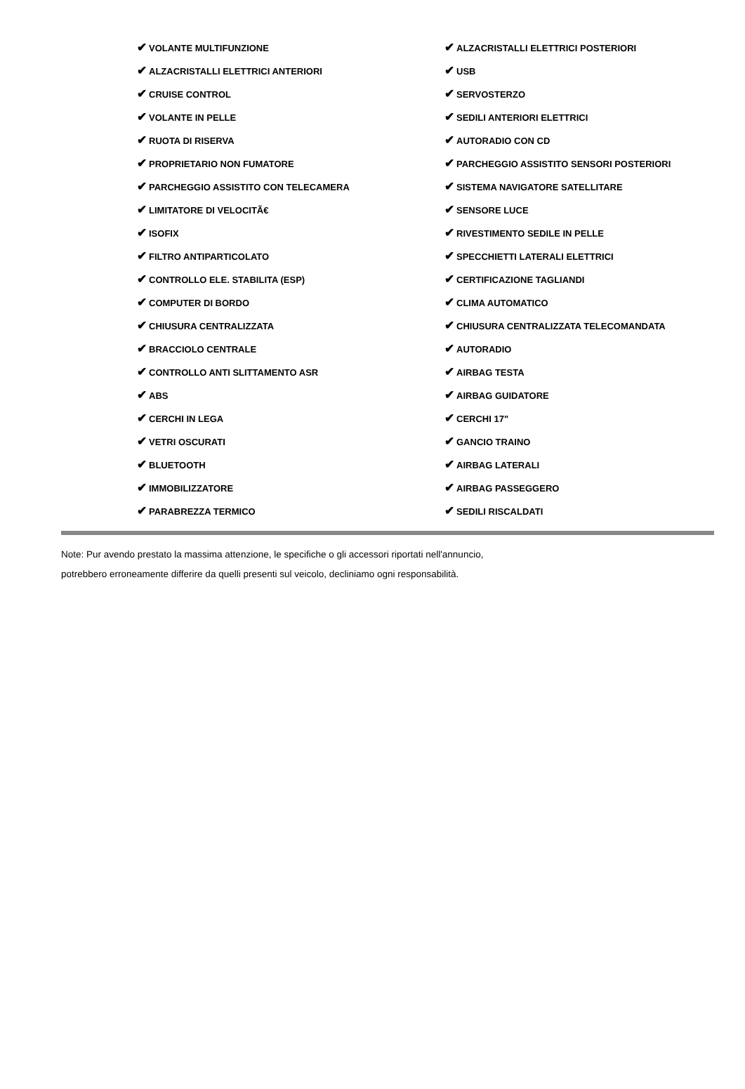| ✔ VOLANTE MULTIFUNZIONE | ✔ ALZACRISTALLI ELETTRICI POSTERIORI |
| ✔ ALZACRISTALLI ELETTRICI ANTERIORI | ✔ USB |
| ✔ CRUISE CONTROL | ✔ SERVOSTERZO |
| ✔ VOLANTE IN PELLE | ✔ SEDILI ANTERIORI ELETTRICI |
| ✔ RUOTA DI RISERVA | ✔ AUTORADIO CON CD |
| ✔ PROPRIETARIO NON FUMATORE | ✔ PARCHEGGIO ASSISTITO SENSORI POSTERIORI |
| ✔ PARCHEGGIO ASSISTITO CON TELECAMERA | ✔ SISTEMA NAVIGATORE SATELLITARE |
| ✔ LIMITATORE DI VELOCITÃ€ | ✔ SENSORE LUCE |
| ✔ ISOFIX | ✔ RIVESTIMENTO SEDILE IN PELLE |
| ✔ FILTRO ANTIPARTICOLATO | ✔ SPECCHIETTI LATERALI ELETTRICI |
| ✔ CONTROLLO ELE. STABILITA (ESP) | ✔ CERTIFICAZIONE TAGLIANDI |
| ✔ COMPUTER DI BORDO | ✔ CLIMA AUTOMATICO |
| ✔ CHIUSURA CENTRALIZZATA | ✔ CHIUSURA CENTRALIZZATA TELECOMANDATA |
| ✔ BRACCIOLO CENTRALE | ✔ AUTORADIO |
| ✔ CONTROLLO ANTI SLITTAMENTO ASR | ✔ AIRBAG TESTA |
| ✔ ABS | ✔ AIRBAG GUIDATORE |
| ✔ CERCHI IN LEGA | ✔ CERCHI 17" |
| ✔ VETRI OSCURATI | ✔ GANCIO TRAINO |
| ✔ BLUETOOTH | ✔ AIRBAG LATERALI |
| ✔ IMMOBILIZZATORE | ✔ AIRBAG PASSEGGERO |
| ✔ PARABREZZA TERMICO | ✔ SEDILI RISCALDATI |
Note: Pur avendo prestato la massima attenzione, le specifiche o gli accessori riportati nell'annuncio,
potrebbero erroneamente differire da quelli presenti sul veicolo, decliniamo ogni responsabilità.